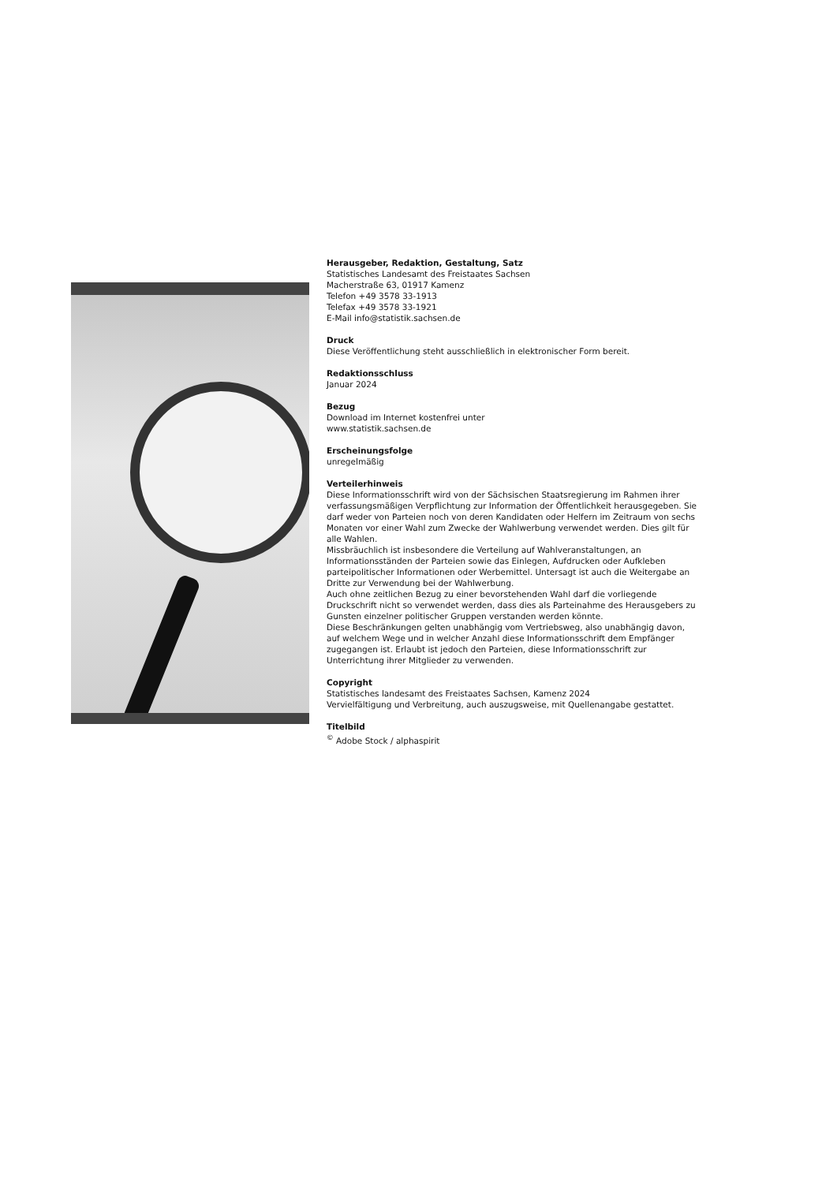Herausgeber, Redaktion, Gestaltung, Satz
Statistisches Landesamt des Freistaates Sachsen
Macherstraße 63, 01917 Kamenz
Telefon +49 3578 33-1913
Telefax +49 3578 33-1921
E-Mail info@statistik.sachsen.de
Druck
Diese Veröffentlichung steht ausschließlich in elektronischer Form bereit.
Redaktionsschluss
Januar 2024
Bezug
Download im Internet kostenfrei unter
www.statistik.sachsen.de
Erscheinungsfolge
unregelmäßig
Verteilerhinweis
Diese Informationsschrift wird von der Sächsischen Staatsregierung im Rahmen ihrer verfassungsmäßigen Verpflichtung zur Information der Öffentlichkeit herausgegeben. Sie darf weder von Parteien noch von deren Kandidaten oder Helfern im Zeitraum von sechs Monaten vor einer Wahl zum Zwecke der Wahlwerbung verwendet werden. Dies gilt für alle Wahlen.
Missbräuchlich ist insbesondere die Verteilung auf Wahlveranstaltungen, an Informationsständen der Parteien sowie das Einlegen, Aufdrucken oder Aufkleben parteipolitischer Informationen oder Werbemittel. Untersagt ist auch die Weitergabe an Dritte zur Verwendung bei der Wahlwerbung.
Auch ohne zeitlichen Bezug zu einer bevorstehenden Wahl darf die vorliegende Druckschrift nicht so verwendet werden, dass dies als Parteinahme des Herausgebers zu Gunsten einzelner politischer Gruppen verstanden werden könnte.
Diese Beschränkungen gelten unabhängig vom Vertriebsweg, also unabhängig davon, auf welchem Wege und in welcher Anzahl diese Informationsschrift dem Empfänger zugegangen ist. Erlaubt ist jedoch den Parteien, diese Informationsschrift zur Unterrichtung ihrer Mitglieder zu verwenden.
Copyright
Statistisches landesamt des Freistaates Sachsen, Kamenz 2024
Vervielfältigung und Verbreitung, auch auszugsweise, mit Quellenangabe gestattet.
Titelbild
<sup>©</sup> Adobe Stock / alphaspirit